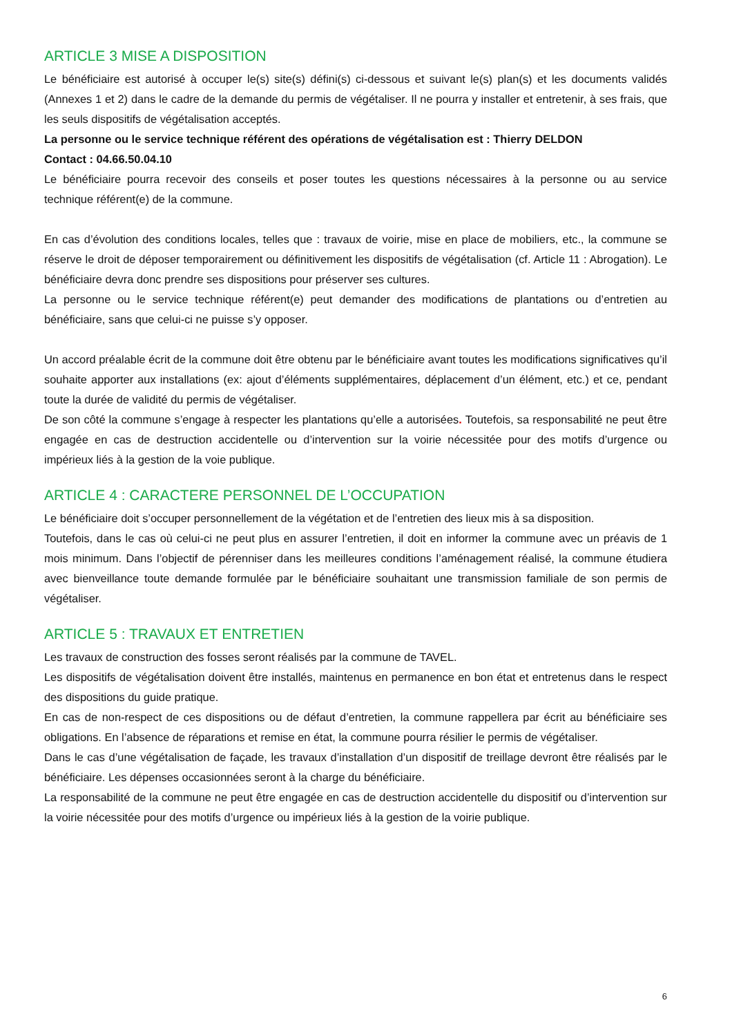ARTICLE 3 MISE A DISPOSITION
Le bénéficiaire est autorisé à occuper le(s) site(s) défini(s) ci-dessous et suivant le(s) plan(s) et les documents validés (Annexes 1 et 2) dans le cadre de la demande du permis de végétaliser. Il ne pourra y installer et entretenir, à ses frais, que les seuls dispositifs de végétalisation acceptés.
La personne ou le service technique référent des opérations de végétalisation est : Thierry DELDON
Contact : 04.66.50.04.10
Le bénéficiaire pourra recevoir des conseils et poser toutes les questions nécessaires à la personne ou au service technique référent(e) de la commune.
En cas d’évolution des conditions locales, telles que : travaux de voirie, mise en place de mobiliers, etc., la commune se réserve le droit de déposer temporairement ou définitivement les dispositifs de végétalisation (cf. Article 11 : Abrogation). Le bénéficiaire devra donc prendre ses dispositions pour préserver ses cultures.
La personne ou le service technique référent(e) peut demander des modifications de plantations ou d’entretien au bénéficiaire, sans que celui-ci ne puisse s’y opposer.
Un accord préalable écrit de la commune doit être obtenu par le bénéficiaire avant toutes les modifications significatives qu’il souhaite apporter aux installations (ex: ajout d’éléments supplémentaires, déplacement d’un élément, etc.) et ce, pendant toute la durée de validité du permis de végétaliser.
De son côté la commune s’engage à respecter les plantations qu’elle a autorisées. Toutefois, sa responsabilité ne peut être engagée en cas de destruction accidentelle ou d’intervention sur la voirie nécessitée pour des motifs d’urgence ou impérieux liés à la gestion de la voie publique.
ARTICLE 4 : CARACTERE PERSONNEL DE L’OCCUPATION
Le bénéficiaire doit s’occuper personnellement de la végétation et de l’entretien des lieux mis à sa disposition.
Toutefois, dans le cas où celui-ci ne peut plus en assurer l’entretien, il doit en informer la commune avec un préavis de 1 mois minimum. Dans l’objectif de pérenniser dans les meilleures conditions l’aménagement réalisé, la commune étudiera avec bienveillance toute demande formulée par le bénéficiaire souhaitant une transmission familiale de son permis de végétaliser.
ARTICLE 5 : TRAVAUX ET ENTRETIEN
Les travaux de construction des fosses seront réalisés par la commune de TAVEL.
Les dispositifs de végétalisation doivent être installés, maintenus en permanence en bon état et entretenus dans le respect des dispositions du guide pratique.
En cas de non-respect de ces dispositions ou de défaut d’entretien, la commune rappellera par écrit au bénéficiaire ses obligations. En l’absence de réparations et remise en état, la commune pourra résilier le permis de végétaliser.
Dans le cas d’une végétalisation de façade, les travaux d’installation d’un dispositif de treillage devront être réalisés par le bénéficiaire. Les dépenses occasionnées seront à la charge du bénéficiaire.
La responsabilité de la commune ne peut être engagée en cas de destruction accidentelle du dispositif ou d’intervention sur la voirie nécessitée pour des motifs d’urgence ou impérieux liés à la gestion de la voirie publique.
6